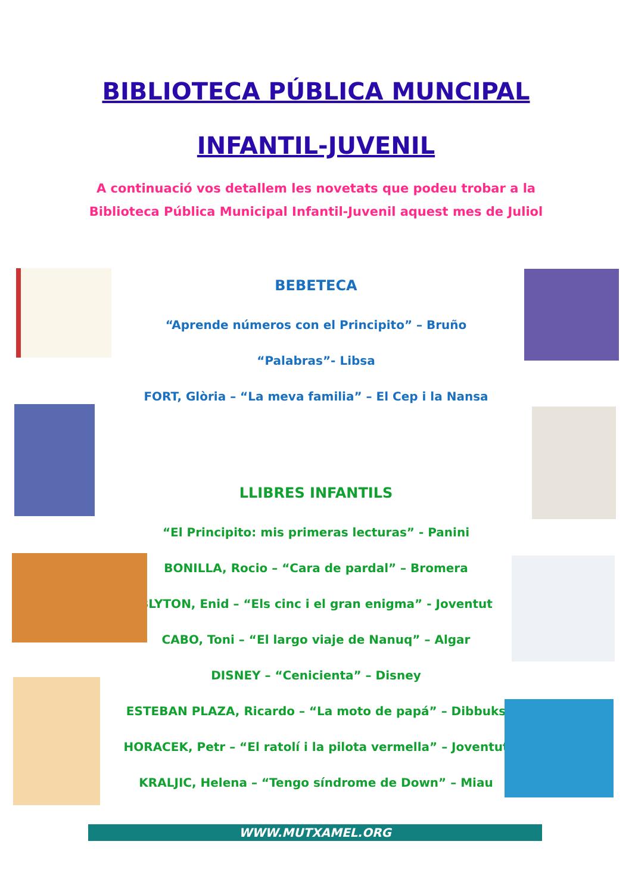BIBLIOTECA PÚBLICA MUNCIPAL
INFANTIL-JUVENIL
A continuació vos detallem les novetats que podeu trobar a la
Biblioteca Pública Municipal Infantil-Juvenil aquest mes de Juliol
BEBETECA
“Aprende números con el Principito” – Bruño
“Palabras”- Libsa
FORT, Glòria – “La meva familia” – El Cep i la Nansa
LLIBRES INFANTILS
“El Principito: mis primeras lecturas” - Panini
BONILLA, Rocio – “Cara de pardal” – Bromera
BLYTON, Enid – “Els cinc i el gran enigma” - Joventut
CABO, Toni – “El largo viaje de Nanuq” – Algar
DISNEY – “Cenicienta” – Disney
ESTEBAN PLAZA, Ricardo – “La moto de papá” – Dibbuks
HORACEK, Petr – “El ratolí i la pilota vermella” – Joventut
KRALJIC, Helena – “Tengo síndrome de Down” – Miau
WWW.MUTXAMEL.ORG